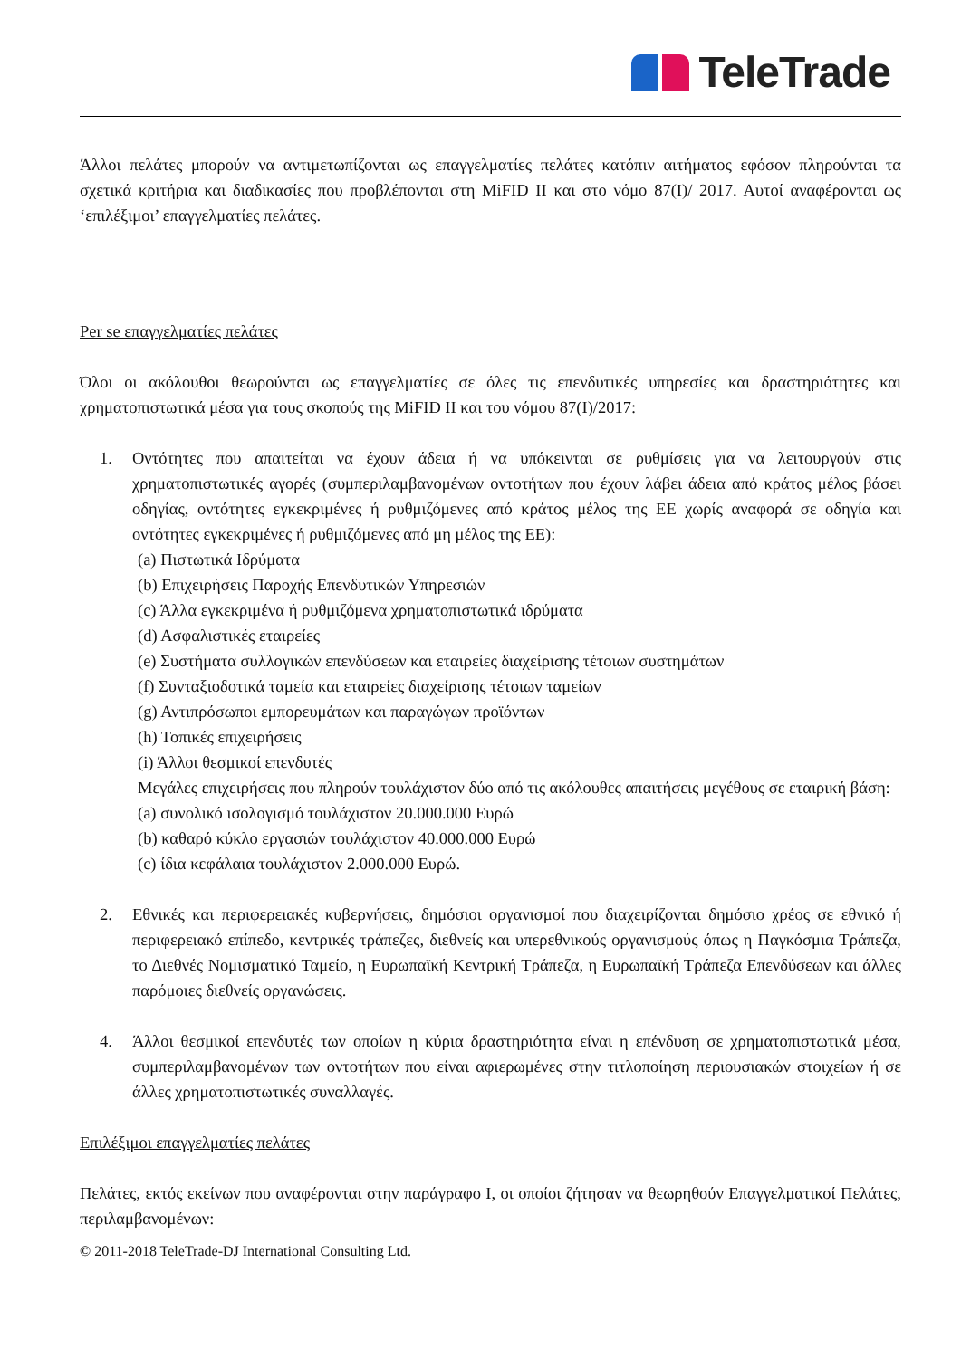TeleTrade
Άλλοι πελάτες μπορούν να αντιμετωπίζονται ως επαγγελματίες πελάτες κατόπιν αιτήματος εφόσον πληρούνται τα σχετικά κριτήρια και διαδικασίες που προβλέπονται στη MiFID II και στο νόμο 87(I)/ 2017. Αυτοί αναφέρονται ως ‘επιλέξιμοι’ επαγγελματίες πελάτες.
Per se επαγγελματίες πελάτες
Όλοι οι ακόλουθοι θεωρούνται ως επαγγελματίες σε όλες τις επενδυτικές υπηρεσίες και δραστηριότητες και χρηματοπιστωτικά μέσα για τους σκοπούς της MiFID II και του νόμου 87(I)/2017:
1. Οντότητες που απαιτείται να έχουν άδεια ή να υπόκεινται σε ρυθμίσεις για να λειτουργούν στις χρηματοπιστωτικές αγορές (συμπεριλαμβανομένων οντοτήτων που έχουν λάβει άδεια από κράτος μέλος βάσει οδηγίας, οντότητες εγκεκριμένες ή ρυθμιζόμενες από κράτος μέλος της ΕΕ χωρίς αναφορά σε οδηγία και οντότητες εγκεκριμένες ή ρυθμιζόμενες από μη μέλος της ΕΕ):
(a) Πιστωτικά Ιδρύματα
(b) Επιχειρήσεις Παροχής Επενδυτικών Υπηρεσιών
(c) Άλλα εγκεκριμένα ή ρυθμιζόμενα χρηματοπιστωτικά ιδρύματα
(d) Ασφαλιστικές εταιρείες
(e) Συστήματα συλλογικών επενδύσεων και εταιρείες διαχείρισης τέτοιων συστημάτων
(f) Συνταξιοδοτικά ταμεία και εταιρείες διαχείρισης τέτοιων ταμείων
(g) Αντιπρόσωποι εμπορευμάτων και παραγώγων προϊόντων
(h) Τοπικές επιχειρήσεις
(i) Άλλοι θεσμικοί επενδυτές
Μεγάλες επιχειρήσεις που πληρούν τουλάχιστον δύο από τις ακόλουθες απαιτήσεις μεγέθους σε εταιρική βάση:
(a) συνολικό ισολογισμό τουλάχιστον 20.000.000 Ευρώ
(b) καθαρό κύκλο εργασιών τουλάχιστον 40.000.000 Ευρώ
(c) ίδια κεφάλαια τουλάχιστον 2.000.000 Ευρώ.
2. Εθνικές και περιφερειακές κυβερνήσεις, δημόσιοι οργανισμοί που διαχειρίζονται δημόσιο χρέος σε εθνικό ή περιφερειακό επίπεδο, κεντρικές τράπεζες, διεθνείς και υπερεθνικούς οργανισμούς όπως η Παγκόσμια Τράπεζα, το Διεθνές Νομισματικό Ταμείο, η Ευρωπαϊκή Κεντρική Τράπεζα, η Ευρωπαϊκή Τράπεζα Επενδύσεων και άλλες παρόμοιες διεθνείς οργανώσεις.
4. Άλλοι θεσμικοί επενδυτές των οποίων η κύρια δραστηριότητα είναι η επένδυση σε χρηματοπιστωτικά μέσα, συμπεριλαμβανομένων των οντοτήτων που είναι αφιερωμένες στην τιτλοποίηση περιουσιακών στοιχείων ή σε άλλες χρηματοπιστωτικές συναλλαγές.
Επιλέξιμοι επαγγελματίες πελάτες
Πελάτες, εκτός εκείνων που αναφέρονται στην παράγραφο I, οι οποίοι ζήτησαν να θεωρηθούν Επαγγελματικοί Πελάτες, περιλαμβανομένων:
© 2011-2018 TeleTrade-DJ International Consulting Ltd.